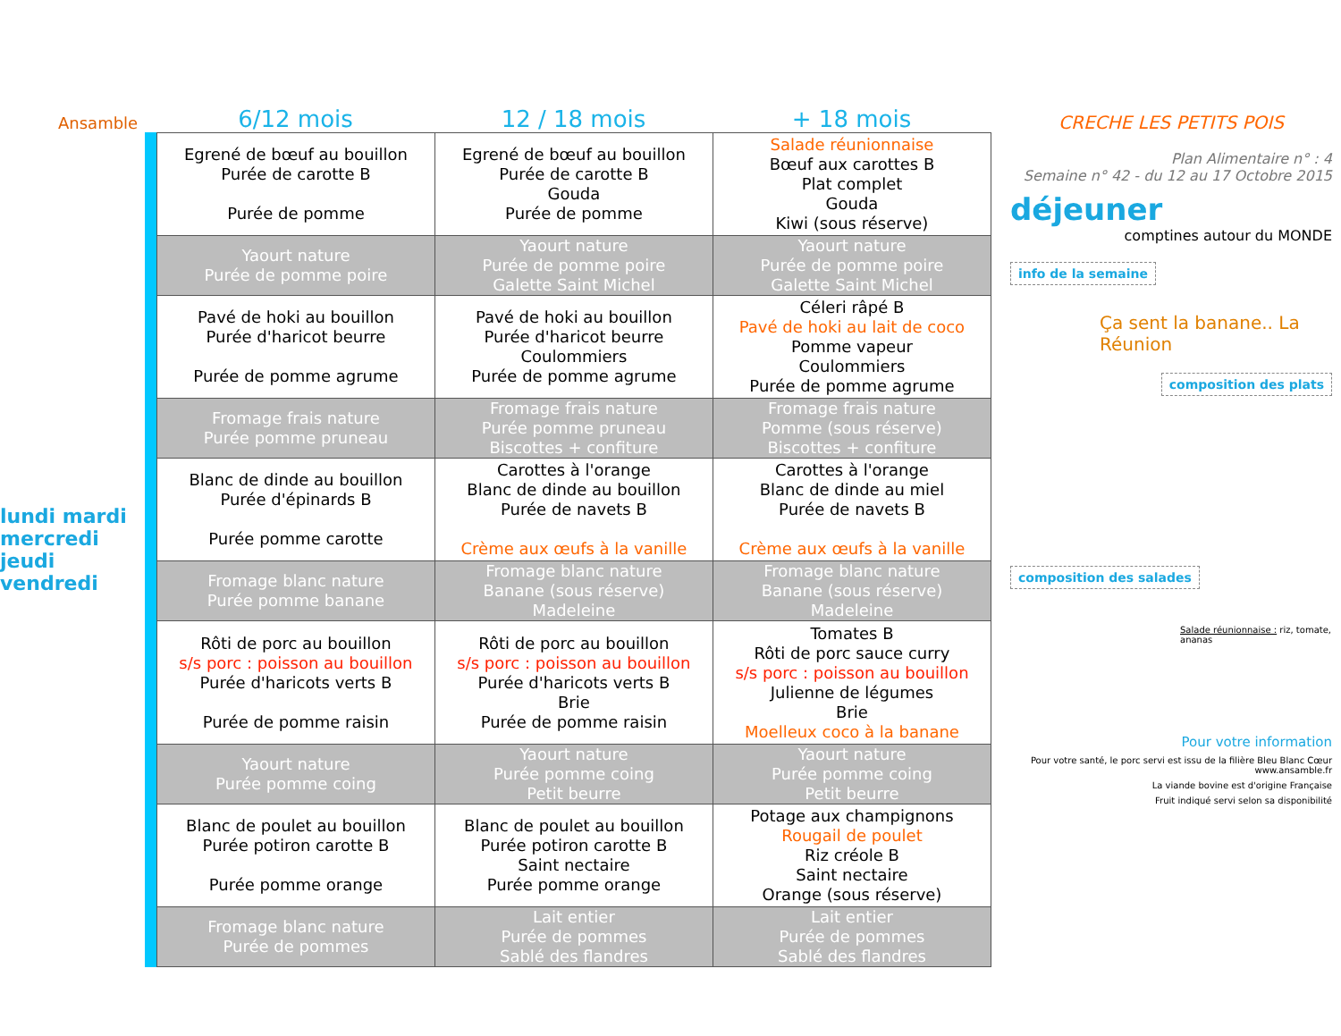Ansamble
6/12 mois
12 / 18 mois
+ 18 mois
lundi mardi mercredi jeudi vendredi
| Egrené de bœuf au bouillon Purée de carotte B Purée de pomme | Egrené de bœuf au bouillon Purée de carotte B Gouda Purée de pomme | Salade réunionnaise Bœuf aux carottes B Plat complet Gouda Kiwi (sous réserve) |
| Yaourt nature Purée de pomme poire | Yaourt nature Purée de pomme poire Galette Saint Michel | Yaourt nature Purée de pomme poire Galette Saint Michel |
| Pavé de hoki au bouillon Purée d'haricot beurre Purée de pomme agrume | Pavé de hoki au bouillon Purée d'haricot beurre Coulommiers Purée de pomme agrume | Céleri râpé B Pavé de hoki au lait de coco Pomme vapeur Coulommiers Purée de pomme agrume |
| Fromage frais nature Purée pomme pruneau | Fromage frais nature Purée pomme pruneau Biscottes + confiture | Fromage frais nature Pomme (sous réserve) Biscottes + confiture |
| Blanc de dinde au bouillon Purée d'épinards B Purée pomme carotte | Carottes à l'orange Blanc de dinde au bouillon Purée de navets B Crème aux œufs à la vanille | Carottes à l'orange Blanc de dinde au miel Purée de navets B Crème aux œufs à la vanille |
| Fromage blanc nature Purée pomme banane | Fromage blanc nature Banane (sous réserve) Madeleine | Fromage blanc nature Banane (sous réserve) Madeleine |
| Rôti de porc au bouillon s/s porc : poisson au bouillon Purée d'haricots verts B Purée de pomme raisin | Rôti de porc au bouillon s/s porc : poisson au bouillon Purée d'haricots verts B Brie Purée de pomme raisin | Tomates B Rôti de porc sauce curry s/s porc : poisson au bouillon Julienne de légumes Brie Moelleux coco à la banane |
| Yaourt nature Purée pomme coing | Yaourt nature Purée pomme coing Petit beurre | Yaourt nature Purée pomme coing Petit beurre |
| Blanc de poulet au bouillon Purée potiron carotte B Purée pomme orange | Blanc de poulet au bouillon Purée potiron carotte B Saint nectaire Purée pomme orange | Potage aux champignons Rougail de poulet Riz créole B Saint nectaire Orange (sous réserve) |
| Fromage blanc nature Purée de pommes | Lait entier Purée de pommes Sablé des flandres | Lait entier Purée de pommes Sablé des flandres |
CRECHE LES PETITS POIS
Plan Alimentaire n° : 4
Semaine n° 42 - du 12 au 17 Octobre 2015
déjeuner
comptines autour du MONDE
info de la semaine
Ça sent la banane.. La Réunion
composition des plats
composition des salades
Salade réunionnaise : riz, tomate, ananas
Pour votre information
Pour votre santé, le porc servi est issu de la filière Bleu Blanc Cœur
www.ansamble.fr
La viande bovine est d'origine Française
Fruit indiqué servi selon sa disponibilité